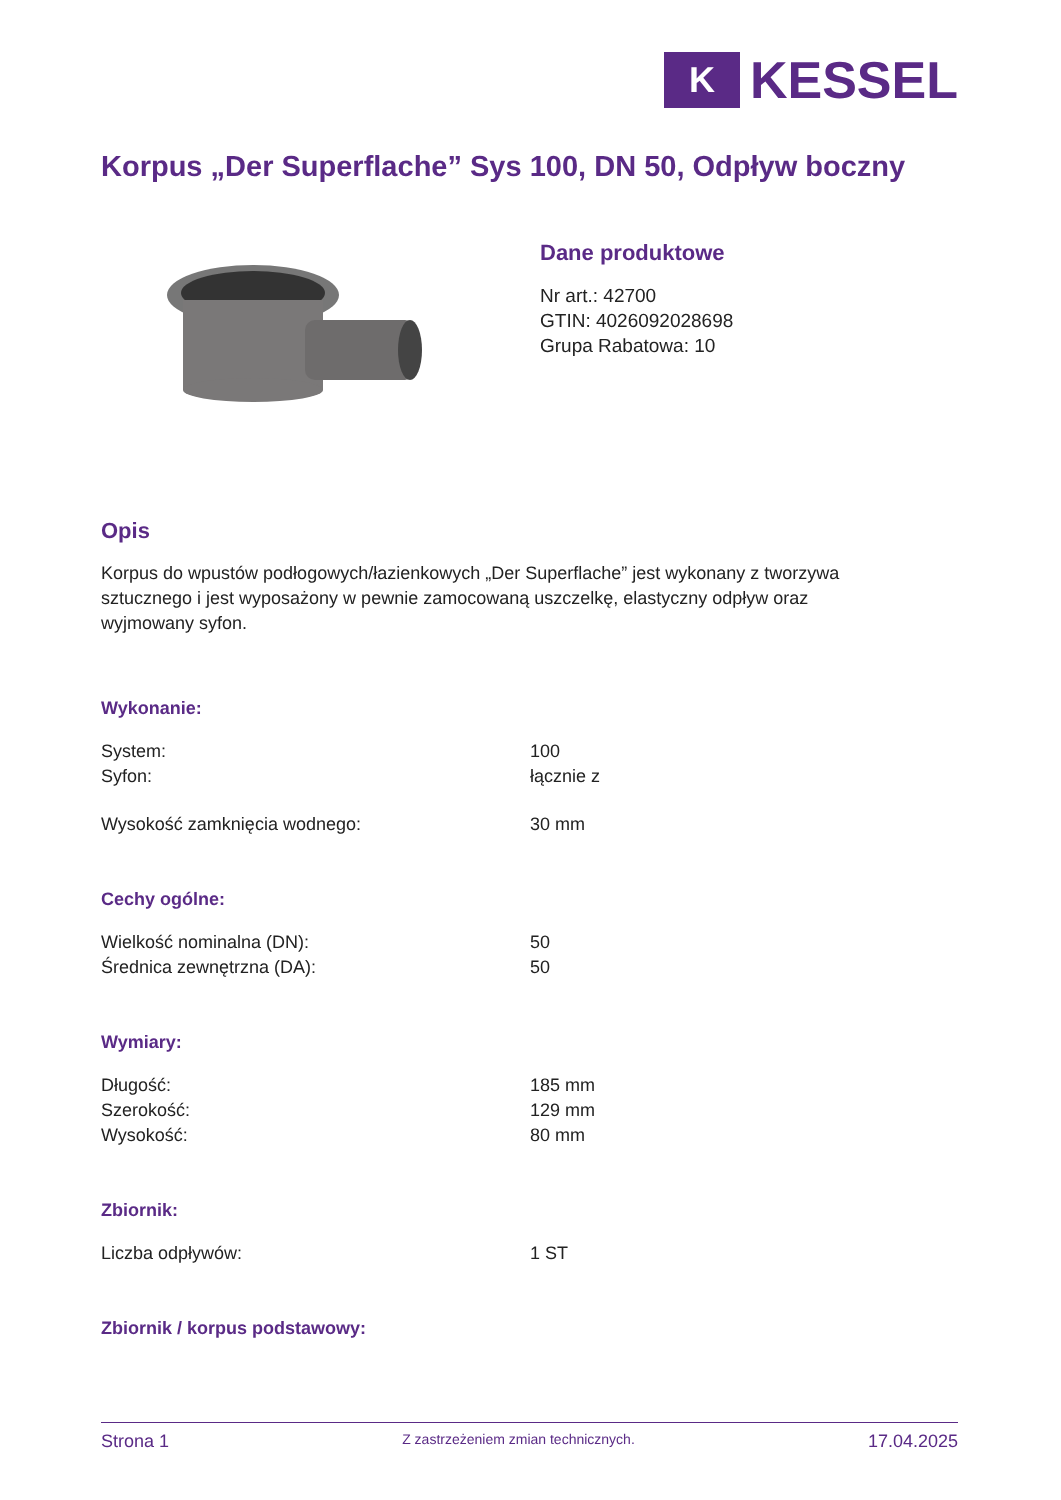K
KESSEL
Korpus „Der Superflache” Sys 100, DN 50, Odpływ boczny
Dane produktowe
Nr art.: 42700
GTIN: 4026092028698
Grupa Rabatowa: 10
Opis
Korpus do wpustów podłogowych/łazienkowych „Der Superflache” jest wykonany z tworzywa sztucznego i jest wyposażony w pewnie zamocowaną uszczelkę, elastyczny odpływ oraz wyjmowany syfon.
Wykonanie:
| System: | 100 |
| Syfon: | łącznie z |
| Wysokość zamknięcia wodnego: | 30 mm |
Cechy ogólne:
| Wielkość nominalna (DN): | 50 |
| Średnica zewnętrzna (DA): | 50 |
Wymiary:
| Długość: | 185 mm |
| Szerokość: | 129 mm |
| Wysokość: | 80 mm |
Zbiornik:
| Liczba odpływów: | 1 ST |
Zbiornik / korpus podstawowy:
Strona 1 Z zastrzeżeniem zmian technicznych. 17.04.2025